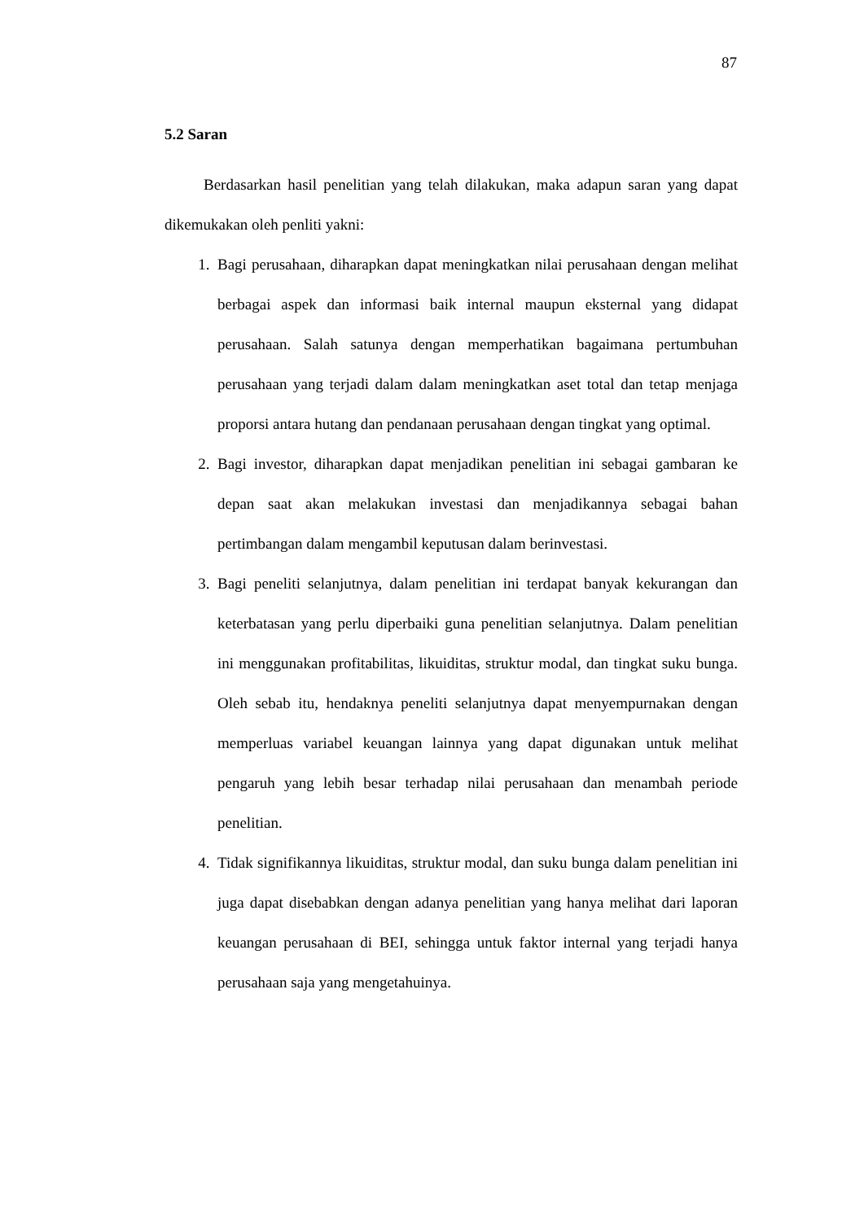87
5.2 Saran
Berdasarkan hasil penelitian yang telah dilakukan, maka adapun saran yang dapat dikemukakan oleh penliti yakni:
1. Bagi perusahaan, diharapkan dapat meningkatkan nilai perusahaan dengan melihat berbagai aspek dan informasi baik internal maupun eksternal yang didapat perusahaan. Salah satunya dengan memperhatikan bagaimana pertumbuhan perusahaan yang terjadi dalam dalam meningkatkan aset total dan tetap menjaga proporsi antara hutang dan pendanaan perusahaan dengan tingkat yang optimal.
2. Bagi investor, diharapkan dapat menjadikan penelitian ini sebagai gambaran ke depan saat akan melakukan investasi dan menjadikannya sebagai bahan pertimbangan dalam mengambil keputusan dalam berinvestasi.
3. Bagi peneliti selanjutnya, dalam penelitian ini terdapat banyak kekurangan dan keterbatasan yang perlu diperbaiki guna penelitian selanjutnya. Dalam penelitian ini menggunakan profitabilitas, likuiditas, struktur modal, dan tingkat suku bunga. Oleh sebab itu, hendaknya peneliti selanjutnya dapat menyempurnakan dengan memperluas variabel keuangan lainnya yang dapat digunakan untuk melihat pengaruh yang lebih besar terhadap nilai perusahaan dan menambah periode penelitian.
4. Tidak signifikannya likuiditas, struktur modal, dan suku bunga dalam penelitian ini juga dapat disebabkan dengan adanya penelitian yang hanya melihat dari laporan keuangan perusahaan di BEI, sehingga untuk faktor internal yang terjadi hanya perusahaan saja yang mengetahuinya.